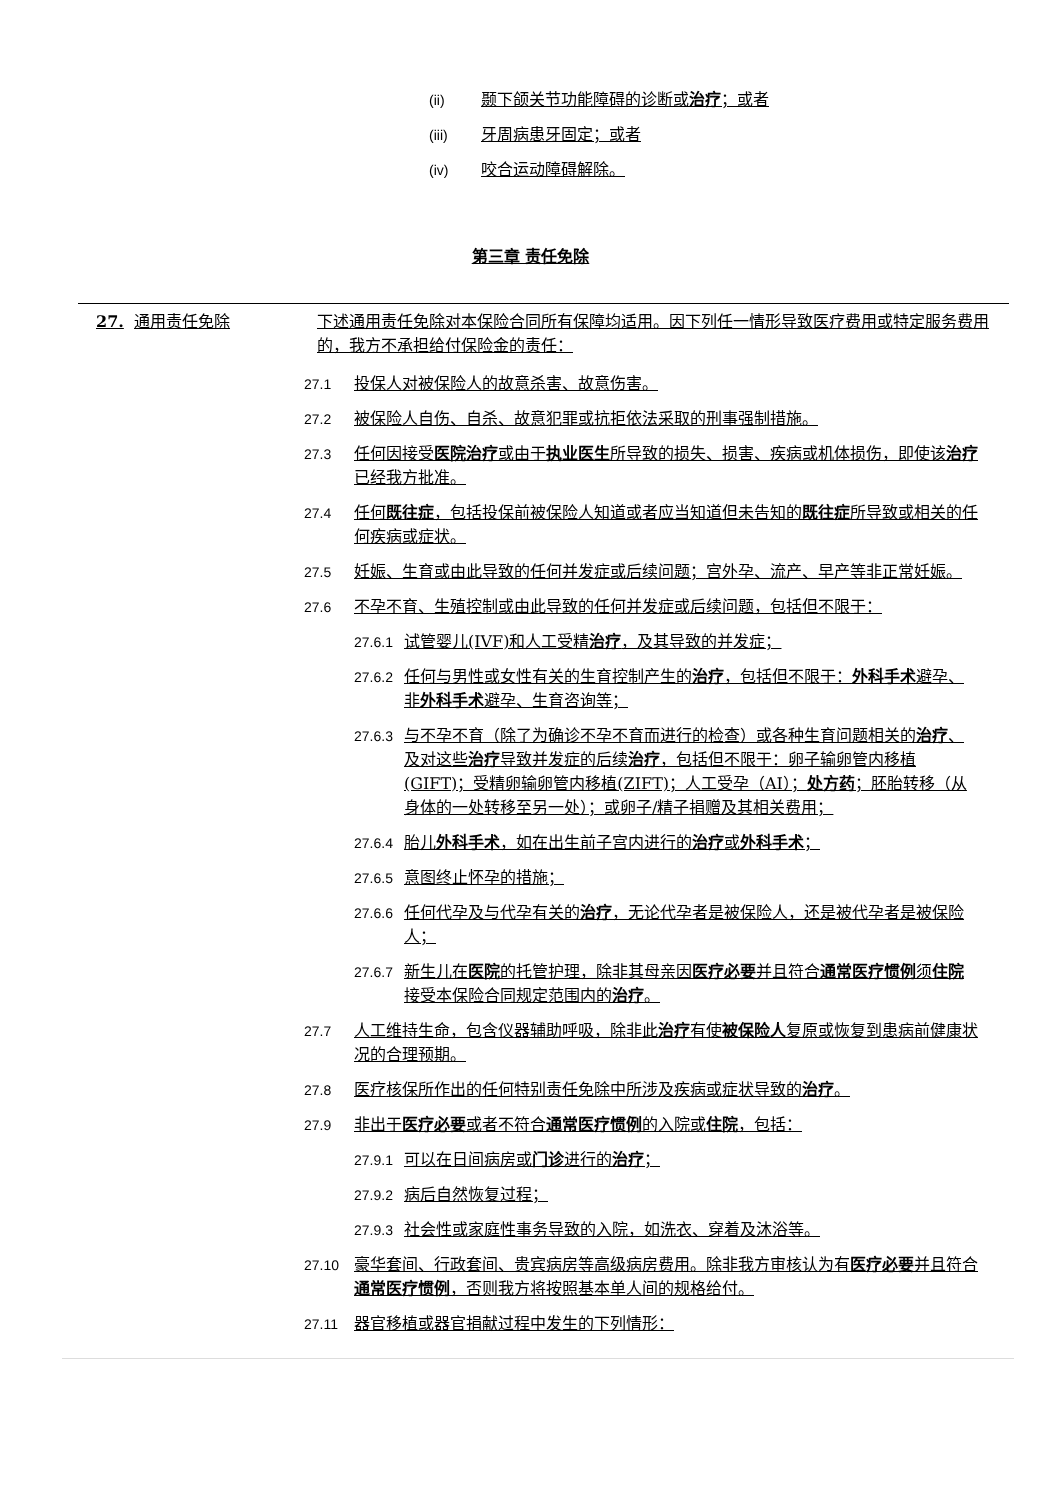(ii) 颞下颌关节功能障碍的诊断或治疗；或者
(iii) 牙周病患牙固定；或者
(iv) 咬合运动障碍解除。
第三章 责任免除
27. 通用责任免除 下述通用责任免除对本保险合同所有保障均适用。因下列任一情形导致医疗费用或特定服务费用的，我方不承担给付保险金的责任：
27.1 投保人对被保险人的故意杀害、故意伤害。
27.2 被保险人自伤、自杀、故意犯罪或抗拒依法采取的刑事强制措施。
27.3 任何因接受医院治疗或由于执业医生所导致的损失、损害、疾病或机体损伤，即使该治疗已经我方批准。
27.4 任何既往症，包括投保前被保险人知道或者应当知道但未告知的既往症所导致或相关的任何疾病或症状。
27.5 妊娠、生育或由此导致的任何并发症或后续问题；宫外孕、流产、早产等非正常妊娠。
27.6 不孕不育、生殖控制或由此导致的任何并发症或后续问题，包括但不限于：
27.6.1 试管婴儿(IVF)和人工受精治疗，及其导致的并发症；
27.6.2 任何与男性或女性有关的生育控制产生的治疗，包括但不限于：外科手术避孕、非外科手术避孕、生育咨询等；
27.6.3 与不孕不育（除了为确诊不孕不育而进行的检查）或各种生育问题相关的治疗、及对这些治疗导致并发症的后续治疗，包括但不限于：卵子输卵管内移植(GIFT)；受精卵输卵管内移植(ZIFT)；人工受孕（AI）；处方药；胚胎转移（从身体的一处转移至另一处）；或卵子/精子捐赠及其相关费用；
27.6.4 胎儿外科手术，如在出生前子宫内进行的治疗或外科手术；
27.6.5 意图终止怀孕的措施；
27.6.6 任何代孕及与代孕有关的治疗，无论代孕者是被保险人，还是被代孕者是被保险人；
27.6.7 新生儿在医院的托管护理，除非其母亲因医疗必要并且符合通常医疗惯例须住院接受本保险合同规定范围内的治疗。
27.7 人工维持生命，包含仪器辅助呼吸，除非此治疗有使被保险人复原或恢复到患病前健康状况的合理预期。
27.8 医疗核保所作出的任何特别责任免除中所涉及疾病或症状导致的治疗。
27.9 非出于医疗必要或者不符合通常医疗惯例的入院或住院，包括：
27.9.1 可以在日间病房或门诊进行的治疗；
27.9.2 病后自然恢复过程；
27.9.3 社会性或家庭性事务导致的入院，如洗衣、穿着及沐浴等。
27.10 豪华套间、行政套间、贵宾病房等高级病房费用。除非我方审核认为有医疗必要并且符合通常医疗惯例，否则我方将按照基本单人间的规格给付。
27.11 器官移植或器官捐献过程中发生的下列情形：